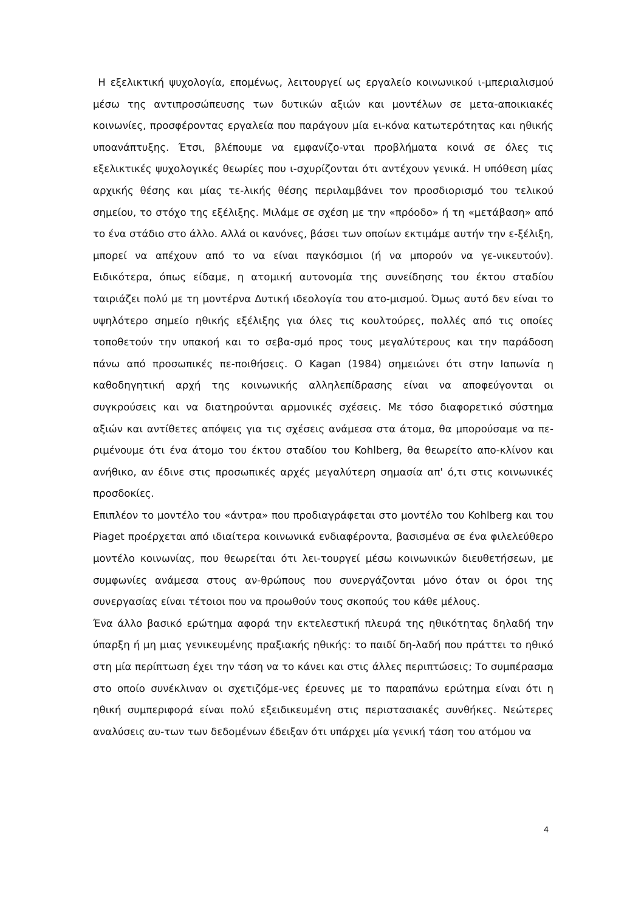Η εξελικτική ψυχολογία, επομένως, λειτουργεί ως εργαλείο κοινωνικού ι-μπεριαλισμού μέσω της αντιπροσώπευσης των δυτικών αξιών και μοντέλων σε μετα-αποικιακές κοινωνίες, προσφέροντας εργαλεία που παράγουν μία ει-κόνα κατωτερότητας και ηθικής υποανάπτυξης. Έτσι, βλέπουμε να εμφανίζο-νται προβλήματα κοινά σε όλες τις εξελικτικές ψυχολογικές θεωρίες που ι-σχυρίζονται ότι αντέχουν γενικά. Η υπόθεση μίας αρχικής θέσης και μίας τε-λικής θέσης περιλαμβάνει τον προσδιορισμό του τελικού σημείου, το στόχο της εξέλιξης. Μιλάμε σε σχέση με την «πρόοδο» ή τη «μετάβαση» από το ένα στάδιο στο άλλο. Αλλά οι κανόνες, βάσει των οποίων εκτιμάμε αυτήν την ε-ξέλιξη, μπορεί να απέχουν από το να είναι παγκόσμιοι (ή να μπορούν να γε-νικευτούν). Ειδικότερα, όπως είδαμε, η ατομική αυτονομία της συνείδησης του έκτου σταδίου ταιριάζει πολύ με τη μοντέρνα Δυτική ιδεολογία του ατο-μισμού. Όμως αυτό δεν είναι το υψηλότερο σημείο ηθικής εξέλιξης για όλες τις κουλτούρες, πολλές από τις οποίες τοποθετούν την υπακοή και το σεβα-σμό προς τους μεγαλύτερους και την παράδοση πάνω από προσωπικές πε-ποιθήσεις. Ο Kagan (1984) σημειώνει ότι στην Ιαπωνία η καθοδηγητική αρχή της κοινωνικής αλληλεπίδρασης είναι να αποφεύγονται οι συγκρούσεις και να διατηρούνται αρμονικές σχέσεις. Με τόσο διαφορετικό σύστημα αξιών και αντίθετες απόψεις για τις σχέσεις ανάμεσα στα άτομα, θα μπορούσαμε να πε-ριμένουμε ότι ένα άτομο του έκτου σταδίου του Kohlberg, θα θεωρείτο απο-κλίνον και ανήθικο, αν έδινε στις προσωπικές αρχές μεγαλύτερη σημασία απ' ό,τι στις κοινωνικές προσδοκίες.
Επιπλέον το μοντέλο του «άντρα» που προδιαγράφεται στο μοντέλο του Kohlberg και του Piaget προέρχεται από ιδιαίτερα κοινωνικά ενδιαφέροντα, βασισμένα σε ένα φιλελεύθερο μοντέλο κοινωνίας, που θεωρείται ότι λει-τουργεί μέσω κοινωνικών διευθετήσεων, με συμφωνίες ανάμεσα στους αν-θρώπους που συνεργάζονται μόνο όταν οι όροι της συνεργασίας είναι τέτοιοι που να προωθούν τους σκοπούς του κάθε μέλους.
Ένα άλλο βασικό ερώτημα αφορά την εκτελεστική πλευρά της ηθικότητας δηλαδή την ύπαρξη ή μη μιας γενικευμένης πραξιακής ηθικής: το παιδί δη-λαδή που πράττει το ηθικό στη μία περίπτωση έχει την τάση να το κάνει και στις άλλες περιπτώσεις; Το συμπέρασμα στο οποίο συνέκλιναν οι σχετιζόμε-νες έρευνες με το παραπάνω ερώτημα είναι ότι η ηθική συμπεριφορά είναι πολύ εξειδικευμένη στις περιστασιακές συνθήκες. Νεώτερες αναλύσεις αυ-των των δεδομένων έδειξαν ότι υπάρχει μία γενική τάση του ατόμου να
4